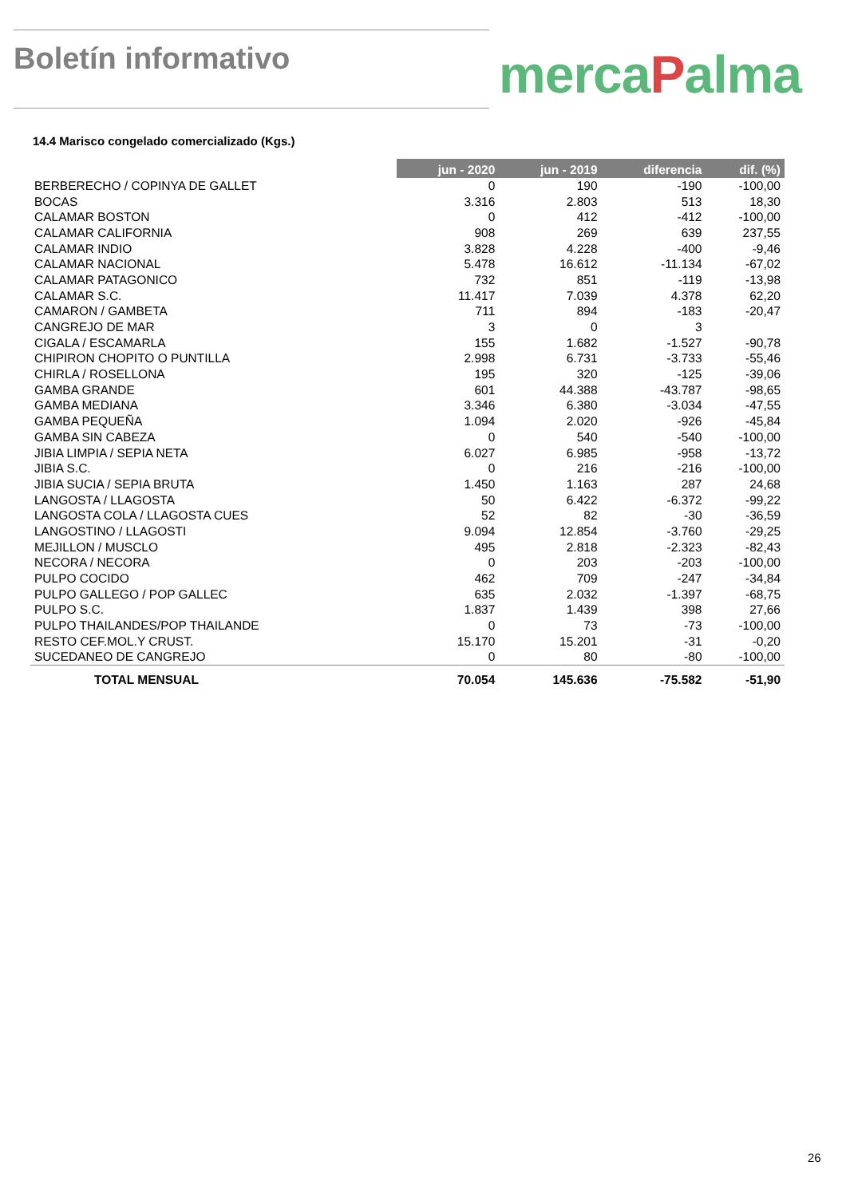Boletín informativo
mercaPalma
14.4 Marisco congelado comercializado (Kgs.)
| | jun - 2020 | jun - 2019 | diferencia | dif. (%) |
| --- | --- | --- | --- | --- |
| BERBERECHO / COPINYA DE GALLET | 0 | 190 | -190 | -100,00 |
| BOCAS | 3.316 | 2.803 | 513 | 18,30 |
| CALAMAR BOSTON | 0 | 412 | -412 | -100,00 |
| CALAMAR CALIFORNIA | 908 | 269 | 639 | 237,55 |
| CALAMAR INDIO | 3.828 | 4.228 | -400 | -9,46 |
| CALAMAR NACIONAL | 5.478 | 16.612 | -11.134 | -67,02 |
| CALAMAR PATAGONICO | 732 | 851 | -119 | -13,98 |
| CALAMAR S.C. | 11.417 | 7.039 | 4.378 | 62,20 |
| CAMARON / GAMBETA | 711 | 894 | -183 | -20,47 |
| CANGREJO DE MAR | 3 | 0 | 3 | |
| CIGALA / ESCAMARLA | 155 | 1.682 | -1.527 | -90,78 |
| CHIPIRON CHOPITO O PUNTILLA | 2.998 | 6.731 | -3.733 | -55,46 |
| CHIRLA / ROSELLONA | 195 | 320 | -125 | -39,06 |
| GAMBA GRANDE | 601 | 44.388 | -43.787 | -98,65 |
| GAMBA MEDIANA | 3.346 | 6.380 | -3.034 | -47,55 |
| GAMBA PEQUEÑA | 1.094 | 2.020 | -926 | -45,84 |
| GAMBA SIN CABEZA | 0 | 540 | -540 | -100,00 |
| JIBIA LIMPIA / SEPIA NETA | 6.027 | 6.985 | -958 | -13,72 |
| JIBIA S.C. | 0 | 216 | -216 | -100,00 |
| JIBIA SUCIA / SEPIA BRUTA | 1.450 | 1.163 | 287 | 24,68 |
| LANGOSTA / LLAGOSTA | 50 | 6.422 | -6.372 | -99,22 |
| LANGOSTA COLA / LLAGOSTA CUES | 52 | 82 | -30 | -36,59 |
| LANGOSTINO / LLAGOSTI | 9.094 | 12.854 | -3.760 | -29,25 |
| MEJILLON / MUSCLO | 495 | 2.818 | -2.323 | -82,43 |
| NECORA / NECORA | 0 | 203 | -203 | -100,00 |
| PULPO COCIDO | 462 | 709 | -247 | -34,84 |
| PULPO GALLEGO / POP GALLEC | 635 | 2.032 | -1.397 | -68,75 |
| PULPO S.C. | 1.837 | 1.439 | 398 | 27,66 |
| PULPO THAILANDES/POP THAILANDE | 0 | 73 | -73 | -100,00 |
| RESTO CEF.MOL.Y CRUST. | 15.170 | 15.201 | -31 | -0,20 |
| SUCEDANEO DE CANGREJO | 0 | 80 | -80 | -100,00 |
| TOTAL MENSUAL | 70.054 | 145.636 | -75.582 | -51,90 |
26